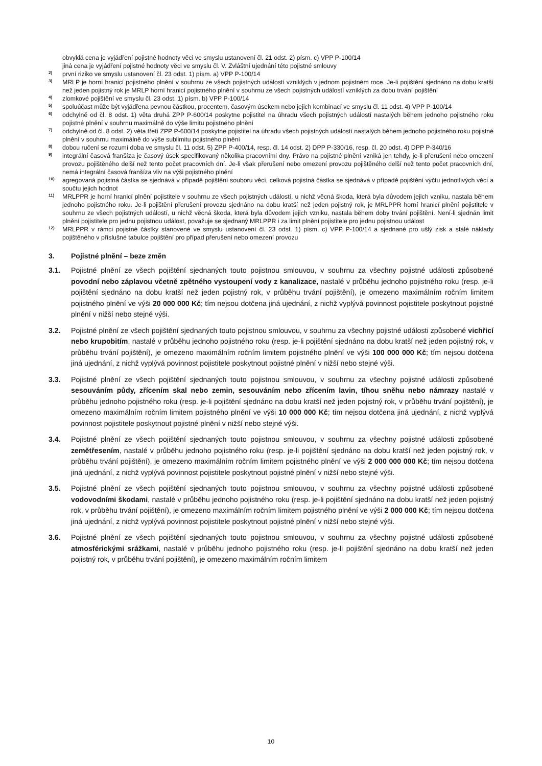obvyklá cena je vyjádření pojistné hodnoty věci ve smyslu ustanovení čl. 21 odst. 2) písm. c) VPP P-100/14
jiná cena je vyjádření pojistné hodnoty věci ve smyslu čl. V. Zvláštní ujednání této pojistné smlouvy
2)
první riziko ve smyslu ustanovení čl. 23 odst. 1) písm. a) VPP P-100/14
3)
MRLP je horní hranicí pojistného plnění v souhrnu ze všech pojistných událostí vzniklých v jednom pojistném roce. Je-li pojištění sjednáno na dobu kratší než jeden pojistný rok je MRLP horní hranicí pojistného plnění v souhrnu ze všech pojistných událostí vzniklých za dobu trvání pojištění
4)
zlomkové pojištění ve smyslu čl. 23 odst. 1) písm. b) VPP P-100/14
5)
spoluúčast může být vyjádřena pevnou částkou, procentem, časovým úsekem nebo jejich kombinací ve smyslu čl. 11 odst. 4) VPP P-100/14
6)
odchylně od čl. 8 odst. 1) věta druhá ZPP P-600/14 poskytne pojistitel na úhradu všech pojistných událostí nastalých během jednoho pojistného roku pojistné plnění v souhrnu maximálně do výše limitu pojistného plnění
7)
odchylně od čl. 8 odst. 2) věta třetí ZPP P-600/14 poskytne pojistitel na úhradu všech pojistných událostí nastalých během jednoho pojistného roku pojistné plnění v souhrnu maximálně do výše sublimitu pojistného plnění
8)
dobou ručení se rozumí doba ve smyslu čl. 11 odst. 5) ZPP P-400/14, resp. čl. 14 odst. 2) DPP P-330/16, resp. čl. 20 odst. 4) DPP P-340/16
9)
integrální časová franšíza je časový úsek specifikovaný několika pracovními dny. Právo na pojistné plnění vzniká jen tehdy, je-li přerušení nebo omezení provozu pojištěného delší než tento počet pracovních dní. Je-li však přerušení nebo omezení provozu pojištěného delší než tento počet pracovních dní, nemá integrální časová franšíza vliv na výši pojistného plnění
10)
agregovaná pojistná částka se sjednává v případě pojištění souboru věcí, celková pojistná částka se sjednává v případě pojištění výčtu jednotlivých věcí a součtu jejich hodnot
11)
MRLPPR je horní hranicí plnění pojistitele v souhrnu ze všech pojistných událostí, u nichž věcná škoda, která byla důvodem jejich vzniku, nastala během jednoho pojistného roku. Je-li pojištění přerušení provozu sjednáno na dobu kratší než jeden pojistný rok, je MRLPPR horní hranicí plnění pojistitele v souhrnu ze všech pojistných událostí, u nichž věcná škoda, která byla důvodem jejich vzniku, nastala během doby trvání pojištění. Není-li sjednán limit plnění pojistitele pro jednu pojistnou událost, považuje se sjednaný MRLPPR i za limit plnění pojistitele pro jednu pojistnou událost
12)
MRLPPR v rámci pojistné částky stanovené ve smyslu ustanovení čl. 23 odst. 1) písm. c) VPP P-100/14 a sjednané pro ušlý zisk a stálé náklady pojištěného v příslušné tabulce pojištění pro případ přerušení nebo omezení provozu
3. Pojistné plnění – beze změn
3.1. Pojistné plnění ze všech pojištění sjednaných touto pojistnou smlouvou, v souhrnu za všechny pojistné události způsobené povodní nebo záplavou včetně zpětného vystoupení vody z kanalizace, nastalé v průběhu jednoho pojistného roku (resp. je-li pojištění sjednáno na dobu kratší než jeden pojistný rok, v průběhu trvání pojištění), je omezeno maximálním ročním limitem pojistného plnění ve výši 20 000 000 Kč; tím nejsou dotčena jiná ujednání, z nichž vyplývá povinnost pojistitele poskytnout pojistné plnění v nižší nebo stejné výši.
3.2. Pojistné plnění ze všech pojištění sjednaných touto pojistnou smlouvou, v souhrnu za všechny pojistné události způsobené vichřicí nebo krupobitím, nastalé v průběhu jednoho pojistného roku (resp. je-li pojištění sjednáno na dobu kratší než jeden pojistný rok, v průběhu trvání pojištění), je omezeno maximálním ročním limitem pojistného plnění ve výši 100 000 000 Kč; tím nejsou dotčena jiná ujednání, z nichž vyplývá povinnost pojistitele poskytnout pojistné plnění v nižší nebo stejné výši.
3.3. Pojistné plnění ze všech pojištění sjednaných touto pojistnou smlouvou, v souhrnu za všechny pojistné události způsobené sesouváním půdy, zřícením skal nebo zemin, sesouváním nebo zřícením lavin, tíhou sněhu nebo námrazy nastalé v průběhu jednoho pojistného roku (resp. je-li pojištění sjednáno na dobu kratší než jeden pojistný rok, v průběhu trvání pojištění), je omezeno maximálním ročním limitem pojistného plnění ve výši 10 000 000 Kč; tím nejsou dotčena jiná ujednání, z nichž vyplývá povinnost pojistitele poskytnout pojistné plnění v nižší nebo stejné výši.
3.4. Pojistné plnění ze všech pojištění sjednaných touto pojistnou smlouvou, v souhrnu za všechny pojistné události způsobené zemětřesením, nastalé v průběhu jednoho pojistného roku (resp. je-li pojištění sjednáno na dobu kratší než jeden pojistný rok, v průběhu trvání pojištění), je omezeno maximálním ročním limitem pojistného plnění ve výši 2 000 000 000 Kč; tím nejsou dotčena jiná ujednání, z nichž vyplývá povinnost pojistitele poskytnout pojistné plnění v nižší nebo stejné výši.
3.5. Pojistné plnění ze všech pojištění sjednaných touto pojistnou smlouvou, v souhrnu za všechny pojistné události způsobené vodovodními škodami, nastalé v průběhu jednoho pojistného roku (resp. je-li pojištění sjednáno na dobu kratší než jeden pojistný rok, v průběhu trvání pojištění), je omezeno maximálním ročním limitem pojistného plnění ve výši 2 000 000 Kč; tím nejsou dotčena jiná ujednání, z nichž vyplývá povinnost pojistitele poskytnout pojistné plnění v nižší nebo stejné výši.
3.6. Pojistné plnění ze všech pojištění sjednaných touto pojistnou smlouvou, v souhrnu za všechny pojistné události způsobené atmosférickými srážkami, nastalé v průběhu jednoho pojistného roku (resp. je-li pojištění sjednáno na dobu kratší než jeden pojistný rok, v průběhu trvání pojištění), je omezeno maximálním ročním limitem
10